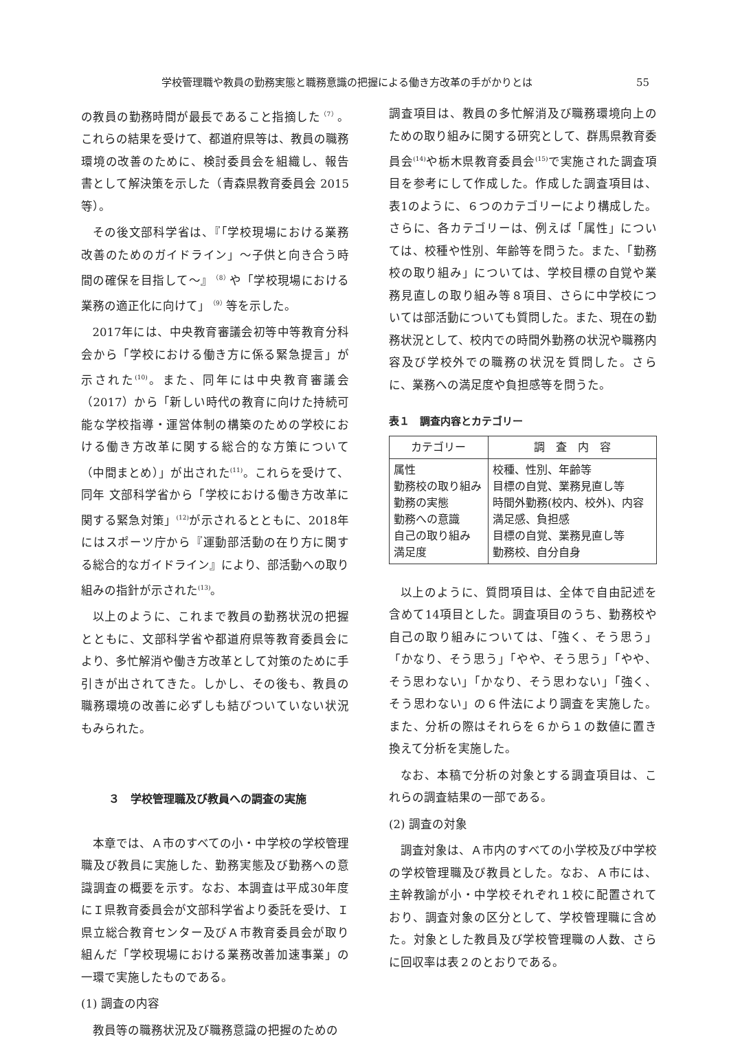学校管理職や教員の勤務実態と職務意識の把握による働き方改革の手がかりとは 55
の教員の勤務時間が最長であること指摘した<sup>（7）</sup>。これらの結果を受けて、都道府県等は、教員の職務環境の改善のために、検討委員会を組織し、報告書として解決策を示した（青森県教育委員会 2015 等）。
その後文部科学省は、『「学校現場における業務改善のためのガイドライン」～子供と向き合う時間の確保を目指して～』<sup>（8）</sup>や「学校現場における業務の適正化に向けて」<sup>（9）</sup>等を示した。
2017年には、中央教育審議会初等中等教育分科会から「学校における働き方に係る緊急提言」が示された<sup>(10)</sup>。また、同年には中央教育審議会（2017）から「新しい時代の教育に向けた持続可能な学校指導・運営体制の構築のための学校における働き方改革に関する総合的な方策について（中間まとめ）」が出された<sup>(11)</sup>。これらを受けて、同年 文部科学省から「学校における働き方改革に関する緊急対策」<sup>(12)</sup>が示されるとともに、2018年にはスポーツ庁から『運動部活動の在り方に関する総合的なガイドライン』により、部活動への取り組みの指針が示された<sup>(13)</sup>。
以上のように、これまで教員の勤務状況の把握とともに、文部科学省や都道府県等教育委員会により、多忙解消や働き方改革として対策のために手引きが出されてきた。しかし、その後も、教員の職務環境の改善に必ずしも結びついていない状況もみられた。
３　学校管理職及び教員への調査の実施
本章では、Ａ市のすべての小・中学校の学校管理職及び教員に実施した、勤務実態及び勤務への意識調査の概要を示す。なお、本調査は平成30年度にＩ県教育委員会が文部科学省より委託を受け、Ｉ県立総合教育センター及びＡ市教育委員会が取り組んだ「学校現場における業務改善加速事業」の一環で実施したものである。
(1) 調査の内容
教員等の職務状況及び職務意識の把握のための
調査項目は、教員の多忙解消及び職務環境向上のための取り組みに関する研究として、群馬県教育委員会<sup>(14)</sup>や栃木県教育委員会<sup>(15)</sup>で実施された調査項目を参考にして作成した。作成した調査項目は、表1のように、６つのカテゴリーにより構成した。さらに、各カテゴリーは、例えば「属性」については、校種や性別、年齢等を問うた。また、「勤務校の取り組み」については、学校目標の自覚や業務見直しの取り組み等８項目、さらに中学校については部活動についても質問した。また、現在の勤務状況として、校内での時間外勤務の状況や職務内容及び学校外での職務の状況を質問した。さらに、業務への満足度や負担感等を問うた。
表１　調査内容とカテゴリー
| カテゴリー | 調 査 内 容 |
| --- | --- |
| 属性 勤務校の取り組み 勤務の実態 勤務への意識 自己の取り組み 満足度 | 校種、性別、年齢等 目標の自覚、業務見直し等 時間外勤務(校内、校外)、内容 満足感、負担感 目標の自覚、業務見直し等 勤務校、自分自身 |
以上のように、質問項目は、全体で自由記述を含めて14項目とした。調査項目のうち、勤務校や自己の取り組みについては、「強く、そう思う」「かなり、そう思う」「やや、そう思う」「やや、そう思わない」「かなり、そう思わない」「強く、そう思わない」の６件法により調査を実施した。また、分析の際はそれらを６から１の数値に置き換えて分析を実施した。
なお、本稿で分析の対象とする調査項目は、これらの調査結果の一部である。
(2) 調査の対象
調査対象は、Ａ市内のすべての小学校及び中学校の学校管理職及び教員とした。なお、Ａ市には、主幹教諭が小・中学校それぞれ１校に配置されており、調査対象の区分として、学校管理職に含めた。対象とした教員及び学校管理職の人数、さらに回収率は表２のとおりである。